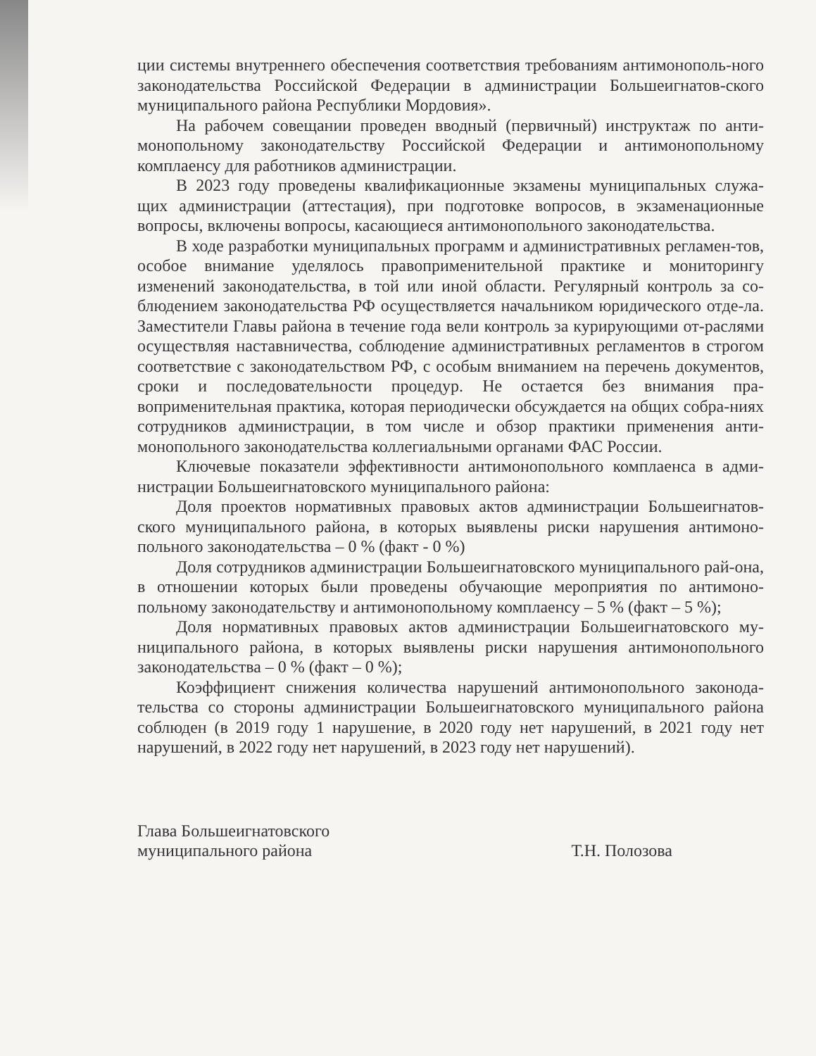ции системы внутреннего обеспечения соответствия требованиям антимонополь-ного законодательства Российской Федерации в администрации Большеигнатов-ского муниципального района Республики Мордовия».
На рабочем совещании проведен вводный (первичный) инструктаж по анти-монопольному законодательству Российской Федерации и антимонопольному комплаенсу для работников администрации.
В 2023 году проведены квалификационные экзамены муниципальных служа-щих администрации (аттестация), при подготовке вопросов, в экзаменационные вопросы, включены вопросы, касающиеся антимонопольного законодательства.
В ходе разработки муниципальных программ и административных регламен-тов, особое внимание уделялось правоприменительной практике и мониторингу изменений законодательства, в той или иной области. Регулярный контроль за со-блюдением законодательства РФ осуществляется начальником юридического отде-ла. Заместители Главы района в течение года вели контроль за курирующими от-раслями осуществляя наставничества, соблюдение административных регламентов в строгом соответствие с законодательством РФ, с особым вниманием на перечень документов, сроки и последовательности процедур. Не остается без внимания пра-воприменительная практика, которая периодически обсуждается на общих собра-ниях сотрудников администрации, в том числе и обзор практики применения анти-монопольного законодательства коллегиальными органами ФАС России.
Ключевые показатели эффективности антимонопольного комплаенса в адми-нистрации Большеигнатовского муниципального района:
Доля проектов нормативных правовых актов администрации Большеигнатов-ского муниципального района, в которых выявлены риски нарушения антимоно-польного законодательства – 0 % (факт - 0 %)
Доля сотрудников администрации Большеигнатовского муниципального рай-она, в отношении которых были проведены обучающие мероприятия по антимоно-польному законодательству и антимонопольному комплаенсу – 5 % (факт – 5 %);
Доля нормативных правовых актов администрации Большеигнатовского му-ниципального района, в которых выявлены риски нарушения антимонопольного законодательства – 0 % (факт – 0 %);
Коэффициент снижения количества нарушений антимонопольного законода-тельства со стороны администрации Большеигнатовского муниципального района соблюден (в 2019 году 1 нарушение, в 2020 году нет нарушений, в 2021 году нет нарушений, в 2022 году нет нарушений, в 2023 году нет нарушений).
Глава Большеигнатовского
муниципального района
Т.Н. Полозова